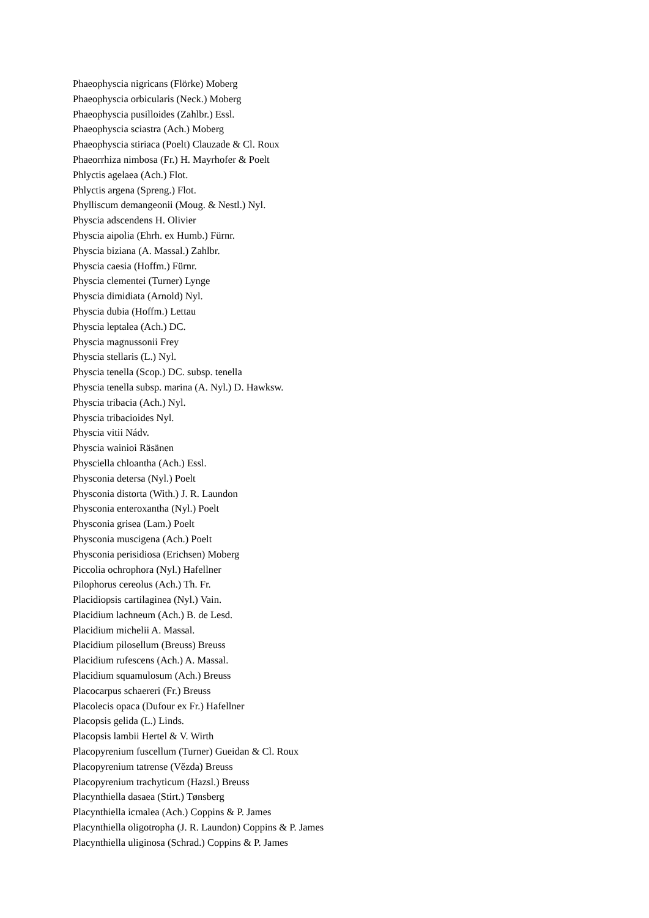Phaeophyscia nigricans (Flörke) Moberg
Phaeophyscia orbicularis (Neck.) Moberg
Phaeophyscia pusilloides (Zahlbr.) Essl.
Phaeophyscia sciastra (Ach.) Moberg
Phaeophyscia stiriaca (Poelt) Clauzade & Cl. Roux
Phaeorrhiza nimbosa (Fr.) H. Mayrhofer & Poelt
Phlyctis agelaea (Ach.) Flot.
Phlyctis argena (Spreng.) Flot.
Phylliscum demangeonii (Moug. & Nestl.) Nyl.
Physcia adscendens H. Olivier
Physcia aipolia (Ehrh. ex Humb.) Fürnr.
Physcia biziana (A. Massal.) Zahlbr.
Physcia caesia (Hoffm.) Fürnr.
Physcia clementei (Turner) Lynge
Physcia dimidiata (Arnold) Nyl.
Physcia dubia (Hoffm.) Lettau
Physcia leptalea (Ach.) DC.
Physcia magnussonii Frey
Physcia stellaris (L.) Nyl.
Physcia tenella (Scop.) DC. subsp. tenella
Physcia tenella subsp. marina (A. Nyl.) D. Hawksw.
Physcia tribacia (Ach.) Nyl.
Physcia tribacioides Nyl.
Physcia vitii Nádv.
Physcia wainioi Räsänen
Physciella chloantha (Ach.) Essl.
Physconia detersa (Nyl.) Poelt
Physconia distorta (With.) J. R. Laundon
Physconia enteroxantha (Nyl.) Poelt
Physconia grisea (Lam.) Poelt
Physconia muscigena (Ach.) Poelt
Physconia perisidiosa (Erichsen) Moberg
Piccolia ochrophora (Nyl.) Hafellner
Pilophorus cereolus (Ach.) Th. Fr.
Placidiopsis cartilaginea (Nyl.) Vain.
Placidium lachneum (Ach.) B. de Lesd.
Placidium michelii A. Massal.
Placidium pilosellum (Breuss) Breuss
Placidium rufescens (Ach.) A. Massal.
Placidium squamulosum (Ach.) Breuss
Placocarpus schaereri (Fr.) Breuss
Placolecis opaca (Dufour ex Fr.) Hafellner
Placopsis gelida (L.) Linds.
Placopsis lambii Hertel & V. Wirth
Placopyrenium fuscellum (Turner) Gueidan & Cl. Roux
Placopyrenium tatrense (Vězda) Breuss
Placopyrenium trachyticum (Hazsl.) Breuss
Placynthiella dasaea (Stirt.) Tønsberg
Placynthiella icmalea (Ach.) Coppins & P. James
Placynthiella oligotropha (J. R. Laundon) Coppins & P. James
Placynthiella uliginosa (Schrad.) Coppins & P. James